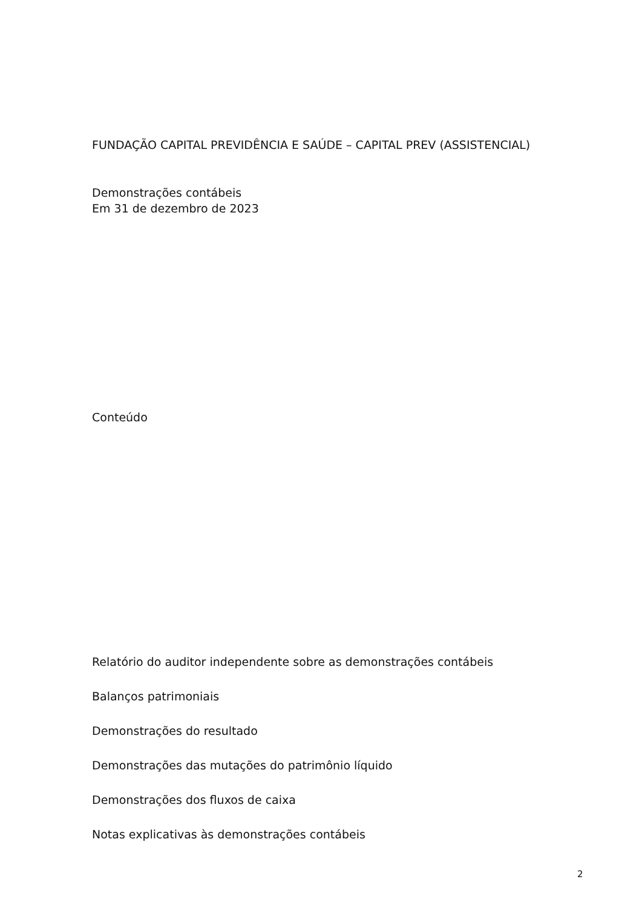FUNDAÇÃO CAPITAL PREVIDÊNCIA E SAÚDE – CAPITAL PREV (ASSISTENCIAL)
Demonstrações contábeis
Em 31 de dezembro de 2023
Conteúdo
Relatório do auditor independente sobre as demonstrações contábeis
Balanços patrimoniais
Demonstrações do resultado
Demonstrações das mutações do patrimônio líquido
Demonstrações dos fluxos de caixa
Notas explicativas às demonstrações contábeis
2